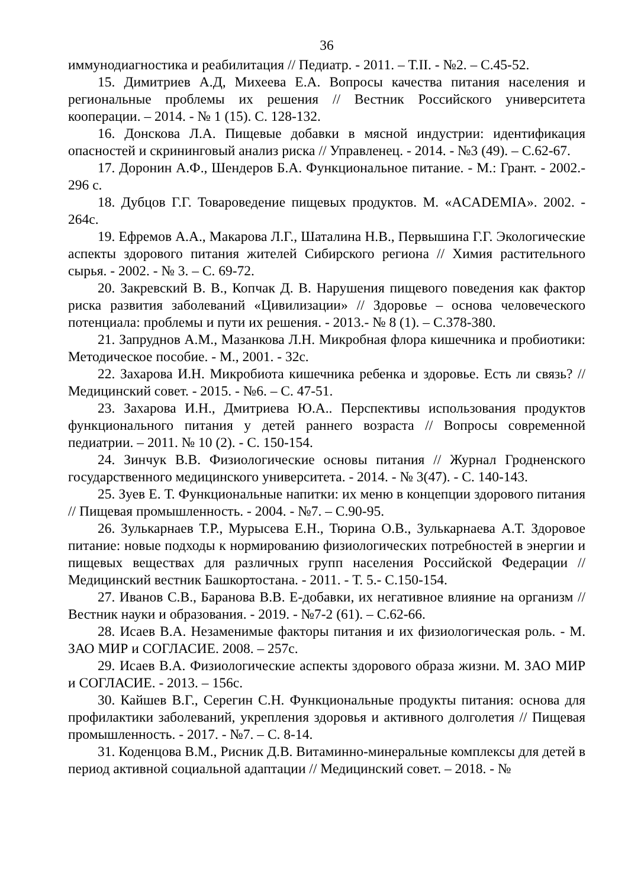36
иммунодиагностика и реабилитация // Педиатр. - 2011. – Т.II. - №2. – С.45-52.
15. Димитриев А.Д, Михеева Е.А. Вопросы качества питания населения и региональные проблемы их решения // Вестник Российского университета кооперации. – 2014. - № 1 (15). С. 128-132.
16. Донскова Л.А. Пищевые добавки в мясной индустрии: идентификация опасностей и скрининговый анализ риска // Управленец. - 2014. - №3 (49). – С.62-67.
17. Доронин А.Ф., Шендеров Б.А. Функциональное питание. - М.: Грант. - 2002.- 296 с.
18. Дубцов Г.Г. Товароведение пищевых продуктов. М. «ACADEMIA». 2002. - 264с.
19. Ефремов А.А., Макарова Л.Г., Шаталина Н.В., Первышина Г.Г. Экологические аспекты здорового питания жителей Сибирского региона // Химия растительного сырья. - 2002. - № 3. – С. 69-72.
20. Закревский В. В., Копчак Д. В. Нарушения пищевого поведения как фактор риска развития заболеваний «Цивилизации» // Здоровье – основа человеческого потенциала: проблемы и пути их решения. - 2013.- № 8 (1). – С.378-380.
21. Запруднов А.М., Мазанкова Л.Н. Микробная флора кишечника и пробиотики: Методическое пособие. - М., 2001. - 32с.
22. Захарова И.Н. Микробиота кишечника ребенка и здоровье. Есть ли связь? // Медицинский совет. - 2015. - №6. – С. 47-51.
23. Захарова И.Н., Дмитриева Ю.А.. Перспективы использования продуктов функционального питания у детей раннего возраста // Вопросы современной педиатрии. – 2011. № 10 (2). - С. 150-154.
24. Зинчук В.В. Физиологические основы питания // Журнал Гродненского государственного медицинского университета. - 2014. - № 3(47). - С. 140-143.
25. Зуев Е. Т. Функциональные напитки: их меню в концепции здорового питания // Пищевая промышленность. - 2004. - №7. – С.90-95.
26. Зулькарнаев Т.Р., Мурысева Е.Н., Тюрина О.В., Зулькарнаева А.Т. Здоровое питание: новые подходы к нормированию физиологических потребностей в энергии и пищевых веществах для различных групп населения Российской Федерации // Медицинский вестник Башкортостана. - 2011. - Т. 5.- С.150-154.
27. Иванов С.В., Баранова В.В. Е-добавки, их негативное влияние на организм // Вестник науки и образования. - 2019. - №7-2 (61). – С.62-66.
28. Исаев В.А. Незаменимые факторы питания и их физиологическая роль. - М. ЗАО МИР и СОГЛАСИЕ. 2008. – 257с.
29. Исаев В.А. Физиологические аспекты здорового образа жизни. М. ЗАО МИР и СОГЛАСИЕ. - 2013. – 156с.
30. Кайшев В.Г., Серегин С.Н. Функциональные продукты питания: основа для профилактики заболеваний, укрепления здоровья и активного долголетия // Пищевая промышленность. - 2017. - №7. – С. 8-14.
31. Коденцова В.М., Рисник Д.В. Витаминно-минеральные комплексы для детей в период активной социальной адаптации // Медицинский совет. – 2018. - №